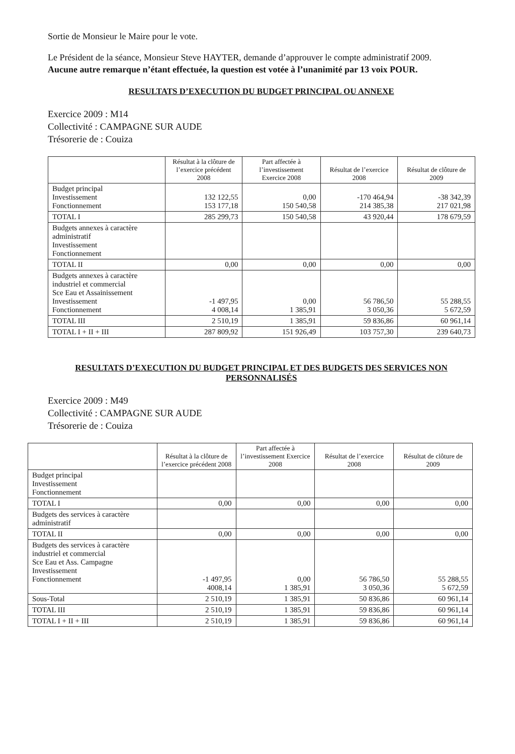Sortie de Monsieur le Maire pour le vote.
Le Président de la séance, Monsieur Steve HAYTER, demande d’approuver le compte administratif 2009.
Aucune autre remarque n’étant effectuée, la question est votée à l’unanimité par 13 voix POUR.
RESULTATS D’EXECUTION DU BUDGET PRINCIPAL OU ANNEXE
Exercice 2009 : M14
Collectivité : CAMPAGNE SUR AUDE
Trésorerie de : Couiza
| | Résultat à la clôture de l’exercice précédent 2008 | Part affectée à l’investissement Exercice 2008 | Résultat de l’exercice 2008 | Résultat de clôture de 2009 |
| --- | --- | --- | --- | --- |
| Budget principal Investissement Fonctionnement | 132 122,55 153 177,18 | 0,00 150 540,58 | -170 464,94 214 385,38 | -38 342,39 217 021,98 |
| TOTAL I | 285 299,73 | 150 540,58 | 43 920,44 | 178 679,59 |
| Budgets annexes à caractère administratif Investissement Fonctionnement | | | | |
| TOTAL II | 0,00 | 0,00 | 0,00 | 0,00 |
| Budgets annexes à caractère industriel et commercial Sce Eau et Assainissement Investissement Fonctionnement | -1 497,95 4 008,14 | 0,00 1 385,91 | 56 786,50 3 050,36 | 55 288,55 5 672,59 |
| TOTAL III | 2 510,19 | 1 385,91 | 59 836,86 | 60 961,14 |
| TOTAL I + II + III | 287 809,92 | 151 926,49 | 103 757,30 | 239 640,73 |
RESULTATS D’EXECUTION DU BUDGET PRINCIPAL ET DES BUDGETS DES SERVICES NON PERSONNALISÉS
Exercice 2009 : M49
Collectivité : CAMPAGNE SUR AUDE
Trésorerie de : Couiza
| | Résultat à la clôture de l’exercice précédent 2008 | Part affectée à l’investissement Exercice 2008 | Résultat de l’exercice 2008 | Résultat de clôture de 2009 |
| --- | --- | --- | --- | --- |
| Budget principal Investissement Fonctionnement | | | | |
| TOTAL I | 0,00 | 0,00 | 0,00 | 0,00 |
| Budgets des services à caractère administratif | | | | |
| TOTAL II | 0,00 | 0,00 | 0,00 | 0,00 |
| Budgets des services à caractère industriel et commercial Sce Eau et Ass. Campagne Investissement Fonctionnement | -1 497,95 4008,14 | 0,00 1 385,91 | 56 786,50 3 050,36 | 55 288,55 5 672,59 |
| Sous-Total | 2 510,19 | 1 385,91 | 50 836,86 | 60 961,14 |
| TOTAL III | 2 510,19 | 1 385,91 | 59 836,86 | 60 961,14 |
| TOTAL I + II + III | 2 510,19 | 1 385,91 | 59 836,86 | 60 961,14 |